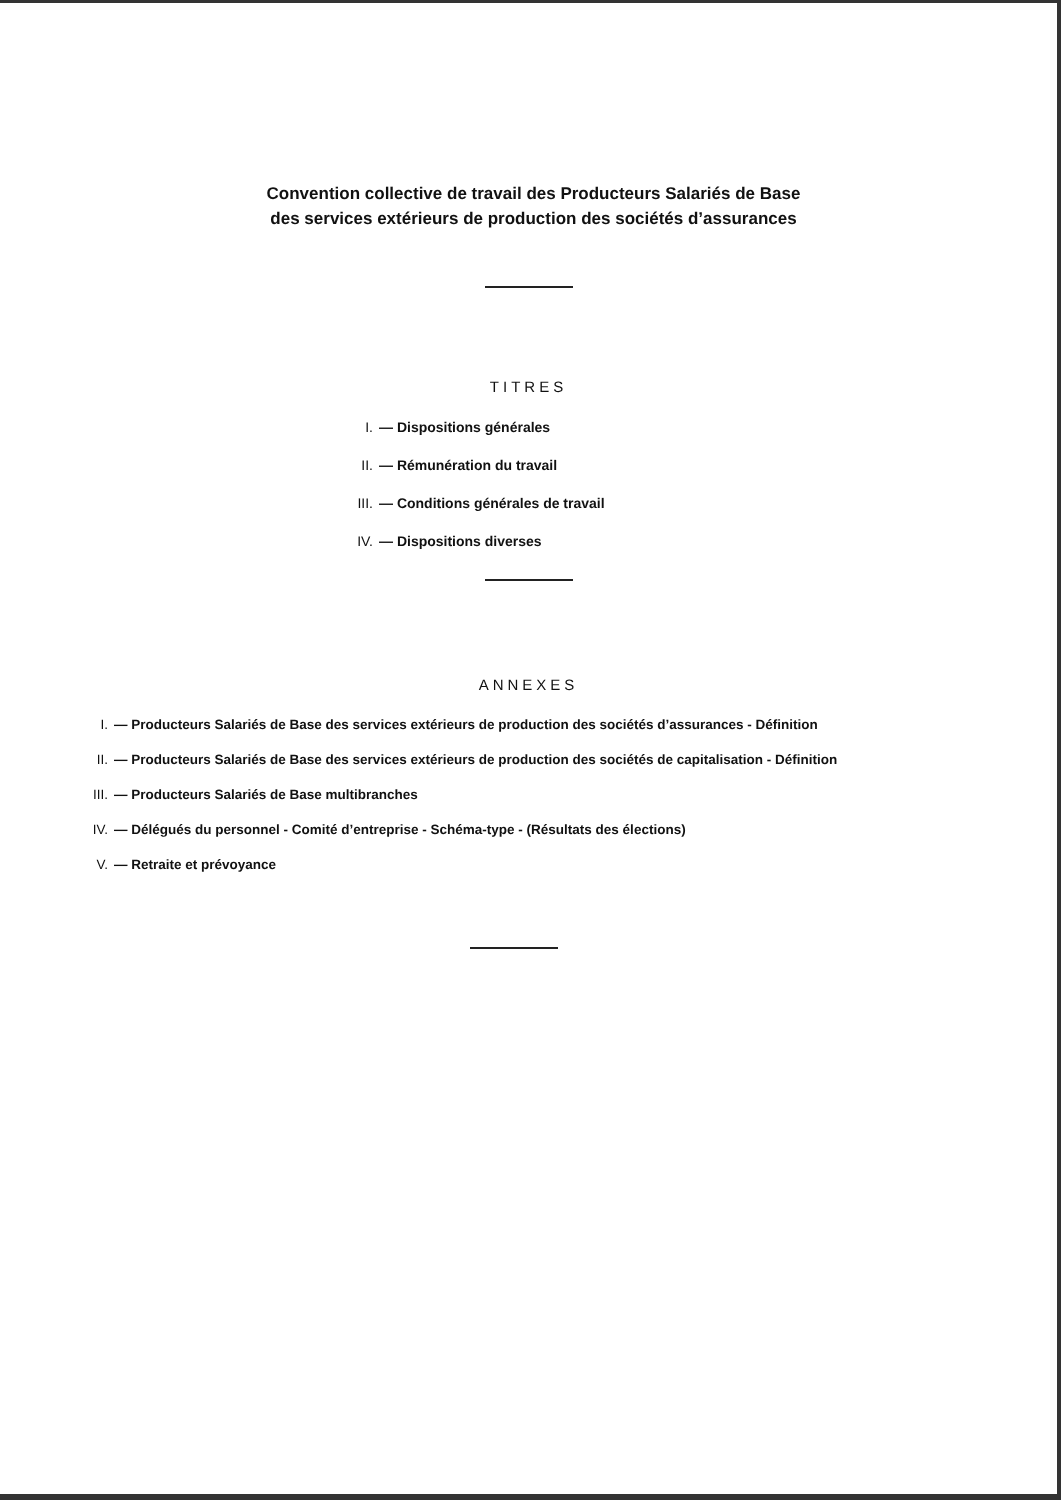Convention collective de travail des Producteurs Salariés de Base
des services extérieurs de production des sociétés d’assurances
TITRES
I. — Dispositions générales
II. — Rémunération du travail
III. — Conditions générales de travail
IV. — Dispositions diverses
ANNEXES
I. — Producteurs Salariés de Base des services extérieurs de production des sociétés d’assurances - Définition
II. — Producteurs Salariés de Base des services extérieurs de production des sociétés de capitalisation - Définition
III. — Producteurs Salariés de Base multibranches
IV. — Délégués du personnel - Comité d’entreprise - Schéma-type - (Résultats des élections)
V. — Retraite et prévoyance